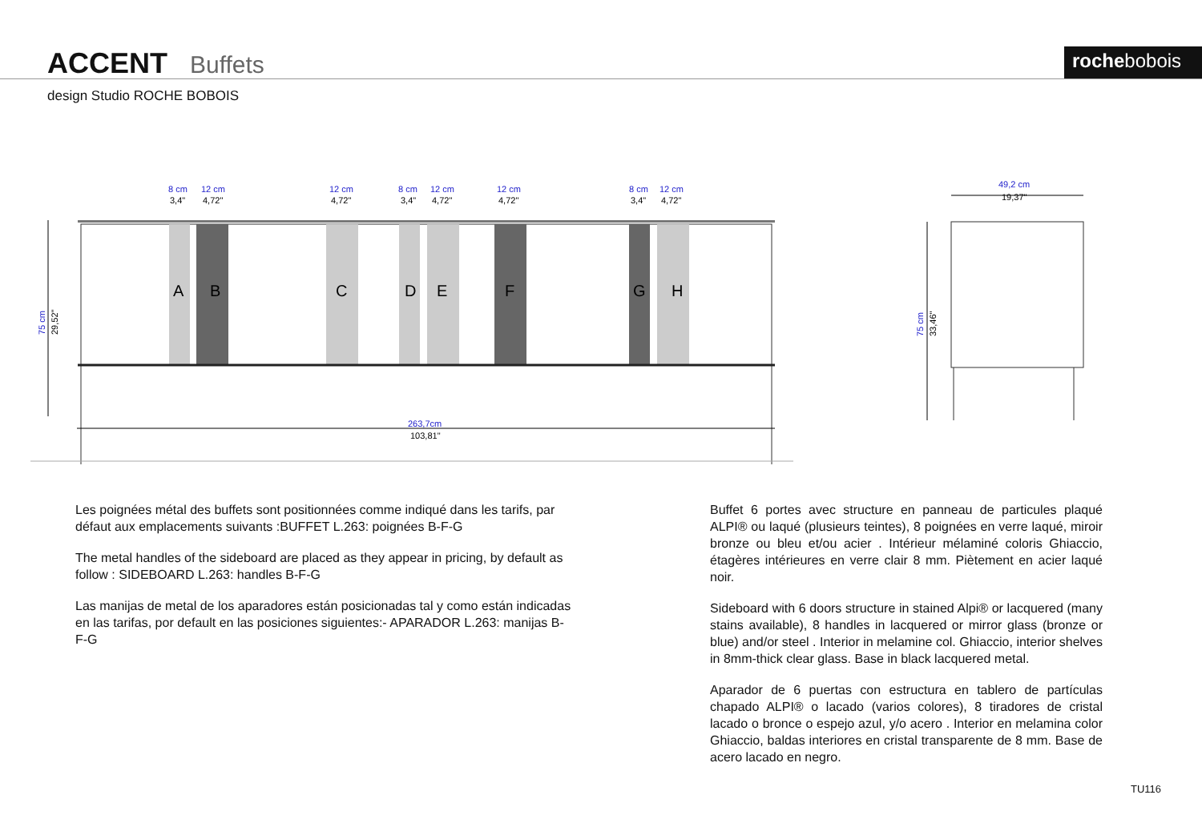ACCENT Buffets rochebobois
design Studio ROCHE BOBOIS
A
B
C
D
E
F
G
H
8 cm
12 cm
12 cm
8 cm
12 cm
12 cm
8 cm
12 cm
263,7cm
49,2 cm
75 cm
75 cm
3,4"
4,72"
4,72"
3,4"
4,72"
4,72"
3,4"
4,72"
103,81"
19,37"
29,52"
33,46"
Les poignées métal des buffets sont positionnées comme indiqué dans les tarifs, par défaut aux emplacements suivants :BUFFET L.263: poignées B-F-G
The metal handles of the sideboard are placed as they appear in pricing, by default as follow : SIDEBOARD L.263: handles B-F-G
Las manijas de metal de los aparadores están posicionadas tal y como están indicadas en las tarifas, por default en las posiciones siguientes:- APARADOR L.263: manijas B-F-G
Buffet 6 portes avec structure en panneau de particules plaqué ALPI® ou laqué (plusieurs teintes), 8 poignées en verre laqué, miroir bronze ou bleu et/ou acier . Intérieur mélaminé coloris Ghiaccio, étagères intérieures en verre clair 8 mm. Piètement en acier laqué noir.
Sideboard with 6 doors structure in stained Alpi® or lacquered (many stains available), 8 handles in lacquered or mirror glass (bronze or blue) and/or steel . Interior in melamine col. Ghiaccio, interior shelves in 8mm-thick clear glass. Base in black lacquered metal.
Aparador de 6 puertas con estructura en tablero de partículas chapado ALPI® o lacado (varios colores), 8 tiradores de cristal lacado o bronce o espejo azul, y/o acero . Interior en melamina color Ghiaccio, baldas interiores en cristal transparente de 8 mm. Base de acero lacado en negro.
TU116